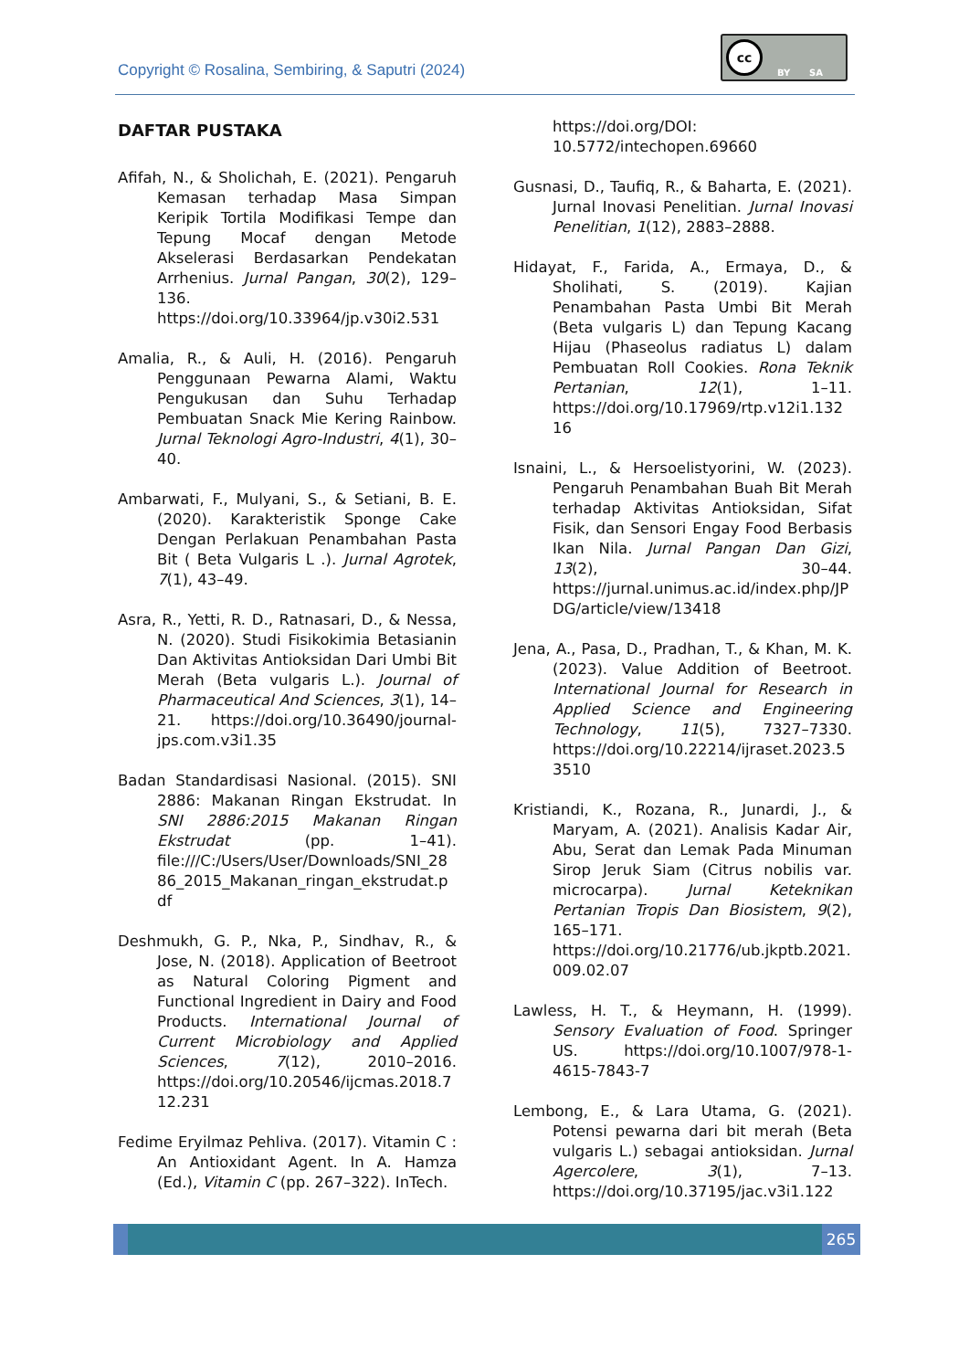Copyright © Rosalina, Sembiring, & Saputri (2024)
cc
BY SA
DAFTAR PUSTAKA
Afifah, N., & Sholichah, E. (2021). Pengaruh Kemasan terhadap Masa Simpan Keripik Tortila Modifikasi Tempe dan Tepung Mocaf dengan Metode Akselerasi Berdasarkan Pendekatan Arrhenius. Jurnal Pangan, 30(2), 129–136. https://doi.org/10.33964/jp.v30i2.531
Amalia, R., & Auli, H. (2016). Pengaruh Penggunaan Pewarna Alami, Waktu Pengukusan dan Suhu Terhadap Pembuatan Snack Mie Kering Rainbow. Jurnal Teknologi Agro-Industri, 4(1), 30–40.
Ambarwati, F., Mulyani, S., & Setiani, B. E. (2020). Karakteristik Sponge Cake Dengan Perlakuan Penambahan Pasta Bit ( Beta Vulgaris L .). Jurnal Agrotek, 7(1), 43–49.
Asra, R., Yetti, R. D., Ratnasari, D., & Nessa, N. (2020). Studi Fisikokimia Betasianin Dan Aktivitas Antioksidan Dari Umbi Bit Merah (Beta vulgaris L.). Journal of Pharmaceutical And Sciences, 3(1), 14–21. https://doi.org/10.36490/journal-jps.com.v3i1.35
Badan Standardisasi Nasional. (2015). SNI 2886: Makanan Ringan Ekstrudat. In SNI 2886:2015 Makanan Ringan Ekstrudat (pp. 1–41). file:///C:/Users/User/Downloads/SNI_2886_2015_Makanan_ringan_ekstrudat.pdf
Deshmukh, G. P., Nka, P., Sindhav, R., & Jose, N. (2018). Application of Beetroot as Natural Coloring Pigment and Functional Ingredient in Dairy and Food Products. International Journal of Current Microbiology and Applied Sciences, 7(12), 2010–2016. https://doi.org/10.20546/ijcmas.2018.712.231
Fedime Eryilmaz Pehliva. (2017). Vitamin C : An Antioxidant Agent. In A. Hamza (Ed.), Vitamin C (pp. 267–322). InTech.
https://doi.org/DOI: 10.5772/intechopen.69660
Gusnasi, D., Taufiq, R., & Baharta, E. (2021). Jurnal Inovasi Penelitian. Jurnal Inovasi Penelitian, 1(12), 2883–2888.
Hidayat, F., Farida, A., Ermaya, D., & Sholihati, S. (2019). Kajian Penambahan Pasta Umbi Bit Merah (Beta vulgaris L) dan Tepung Kacang Hijau (Phaseolus radiatus L) dalam Pembuatan Roll Cookies. Rona Teknik Pertanian, 12(1), 1–11. https://doi.org/10.17969/rtp.v12i1.13216
Isnaini, L., & Hersoelistyorini, W. (2023). Pengaruh Penambahan Buah Bit Merah terhadap Aktivitas Antioksidan, Sifat Fisik, dan Sensori Engay Food Berbasis Ikan Nila. Jurnal Pangan Dan Gizi, 13(2), 30–44. https://jurnal.unimus.ac.id/index.php/JPDG/article/view/13418
Jena, A., Pasa, D., Pradhan, T., & Khan, M. K. (2023). Value Addition of Beetroot. International Journal for Research in Applied Science and Engineering Technology, 11(5), 7327–7330. https://doi.org/10.22214/ijraset.2023.53510
Kristiandi, K., Rozana, R., Junardi, J., & Maryam, A. (2021). Analisis Kadar Air, Abu, Serat dan Lemak Pada Minuman Sirop Jeruk Siam (Citrus nobilis var. microcarpa). Jurnal Keteknikan Pertanian Tropis Dan Biosistem, 9(2), 165–171. https://doi.org/10.21776/ub.jkptb.2021.009.02.07
Lawless, H. T., & Heymann, H. (1999). Sensory Evaluation of Food. Springer US. https://doi.org/10.1007/978-1-4615-7843-7
Lembong, E., & Lara Utama, G. (2021). Potensi pewarna dari bit merah (Beta vulgaris L.) sebagai antioksidan. Jurnal Agercolere, 3(1), 7–13. https://doi.org/10.37195/jac.v3i1.122
265